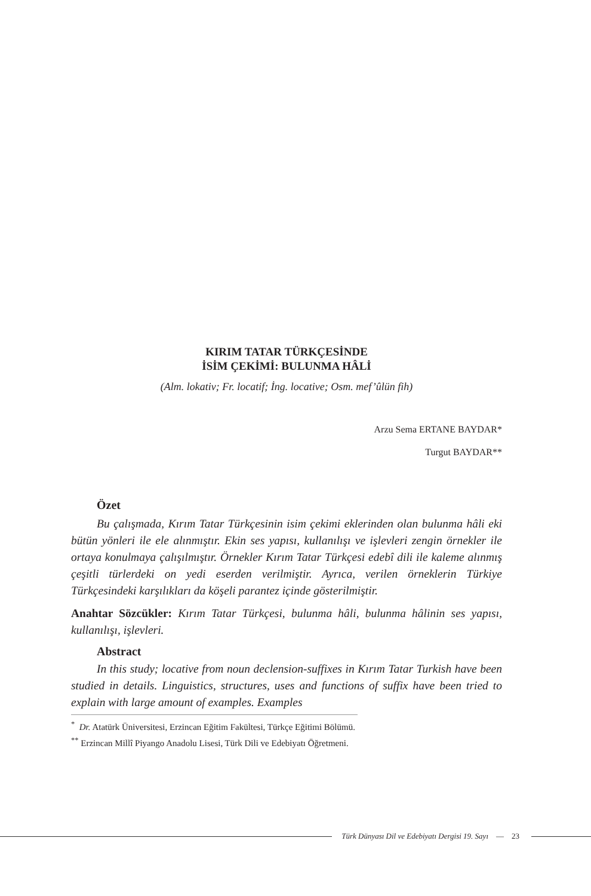KIRIM TATAR TÜRKÇESİNDE
İSİM ÇEKİMİ: BULUNMA HÂLİ
(Alm. lokativ; Fr. locatif; İng. locative; Osm. mef’ûlün fih)
Arzu Sema ERTANE BAYDAR*
Turgut BAYDAR**
Özet
Bu çalışmada, Kırım Tatar Türkçesinin isim çekimi eklerinden olan bulunma hâli eki bütün yönleri ile ele alınmıştır. Ekin ses yapısı, kullanılışı ve işlevleri zengin örnekler ile ortaya konulmaya çalışılmıştır. Örnekler Kırım Tatar Türkçesi edebî dili ile kaleme alınmış çeşitli türlerdeki on yedi eserden verilmiştir. Ayrıca, verilen örneklerin Türkiye Türkçesindeki karşılıkları da köşeli parantez içinde gösterilmiştir.
Anahtar Sözcükler: Kırım Tatar Türkçesi, bulunma hâli, bulunma hâlinin ses yapısı, kullanılışı, işlevleri.
Abstract
In this study; locative from noun declension-suffixes in Kırım Tatar Turkish have been studied in details. Linguistics, structures, uses and functions of suffix have been tried to explain with large amount of examples. Examples
<sup>*</sup> Dr. Atatürk Üniversitesi, Erzincan Eğitim Fakültesi, Türkçe Eğitimi Bölümü.
<sup>**</sup> Erzincan Millî Piyango Anadolu Lisesi, Türk Dili ve Edebiyatı Öğretmeni.
Türk Dünyası Dil ve Edebiyatı Dergisi 19. Sayı — 23